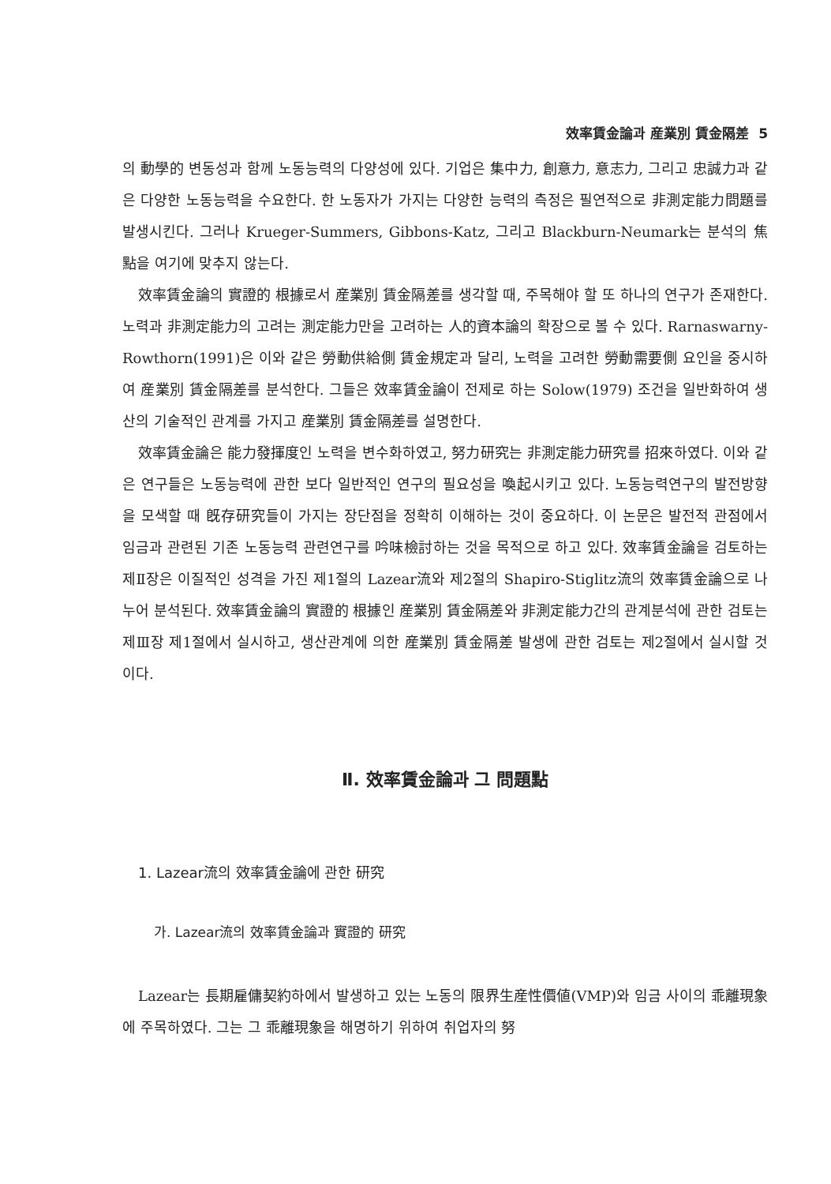效率賃金論과 産業別 賃金隔差 5
의 動學的 변동성과 함께 노동능력의 다양성에 있다. 기업은 集中力, 創意力, 意志力, 그리고 忠誠力과 같은 다양한 노동능력을 수요한다. 한 노동자가 가지는 다양한 능력의 측정은 필연적으로 非測定能力問題를 발생시킨다. 그러나 Krueger-Summers, Gibbons-Katz, 그리고 Blackburn-Neumark는 분석의 焦點을 여기에 맞추지 않는다.
效率賃金論의 實證的 根據로서 産業別 賃金隔差를 생각할 때, 주목해야 할 또 하나의 연구가 존재한다. 노력과 非測定能力의 고려는 測定能力만을 고려하는 人的資本論의 확장으로 볼 수 있다. Rarnaswarny- Rowthorn(1991)은 이와 같은 勞動供給側 賃金規定과 달리, 노력을 고려한 勞動需要側 요인을 중시하여 産業別 賃金隔差를 분석한다. 그들은 效率賃金論이 전제로 하는 Solow(1979) 조건을 일반화하여 생산의 기술적인 관계를 가지고 産業別 賃金隔差를 설명한다.
效率賃金論은 能力發揮度인 노력을 변수화하였고, 努力研究는 非測定能力研究를 招來하였다. 이와 같은 연구들은 노동능력에 관한 보다 일반적인 연구의 필요성을 喚起시키고 있다. 노동능력연구의 발전방향을 모색할 때 旣存研究들이 가지는 장단점을 정확히 이해하는 것이 중요하다. 이 논문은 발전적 관점에서 임금과 관련된 기존 노동능력 관련연구를 吟味檢討하는 것을 목적으로 하고 있다. 效率賃金論을 검토하는 제Ⅱ장은 이질적인 성격을 가진 제1절의 Lazear流와 제2절의 Shapiro-Stiglitz流의 效率賃金論으로 나누어 분석된다. 效率賃金論의 實證的 根據인 産業別 賃金隔差와 非測定能力간의 관계분석에 관한 검토는 제Ⅲ장 제1절에서 실시하고, 생산관계에 의한 産業別 賃金隔差 발생에 관한 검토는 제2절에서 실시할 것이다.
Ⅱ. 效率賃金論과 그 問題點
1. Lazear流의 效率賃金論에 관한 研究
가. Lazear流의 效率賃金論과 實證的 研究
Lazear는 長期雇傭契約하에서 발생하고 있는 노동의 限界生産性價値(VMP)와 임금 사이의 乖離現象에 주목하였다. 그는 그 乖離現象을 해명하기 위하여 취업자의 努